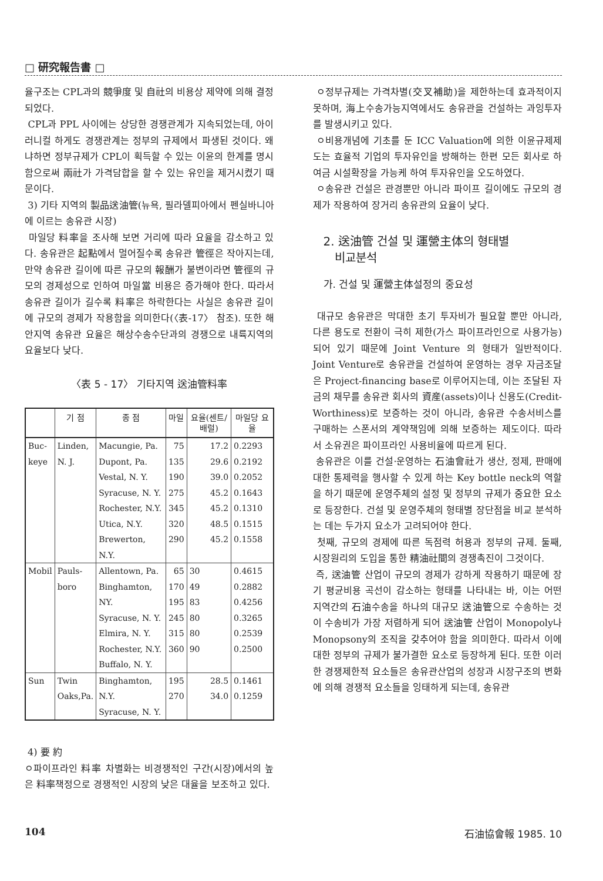□ 研究報告書 □
율구조는 CPL과의 競爭度 및 自社의 비용상 제약에 의해 결정되었다.
CPL과 PPL 사이에는 상당한 경쟁관계가 지속되었는데, 아이러니컬 하게도 경쟁관계는 정부의 규제에서 파생된 것이다. 왜냐하면 정부규제가 CPL이 획득할 수 있는 이윤의 한계를 명시함으로써 兩社가 가격담합을 할 수 있는 유인을 제거시켰기 때문이다.
3) 기타 지역의 製品送油管(뉴욕, 필라델피아에서 펜실바니아에 이르는 송유관 시장)
마일당 料率을 조사해 보면 거리에 따라 요율을 감소하고 있다. 송유관은 起點에서 멀어질수록 송유관 管徑은 작아지는데, 만약 송유관 길이에 따른 규모의 報酬가 불변이라면 管徑의 규모의 경제성으로 인하여 마일當 비용은 증가해야 한다. 따라서 송유관 길이가 길수록 料率은 하락한다는 사실은 송유관 길이에 규모의 경제가 작용함을 의미한다(〈表-17〉 참조). 또한 해안지역 송유관 요율은 해상수송수단과의 경쟁으로 내륙지역의 요율보다 낮다.
〈表 5 - 17〉 기타지역 送油管料率
| | 기 점 | 종 점 | 마일 | 요율(센트/배럴) | 마일당 요 율 |
| --- | --- | --- | --- | --- | --- |
| Buc- keye | Linden, N. J. | Macungie, Pa. Dupont, Pa. Vestal, N. Y. Syracuse, N. Y. Rochester, N.Y. Utica, N.Y. Brewerton, N.Y. | 75 135 190 275 345 320 290 | 17.2 29.6 39.0 45.2 45.2 48.5 45.2 | 0.2293 0.2192 0.2052 0.1643 0.1310 0.1515 0.1558 |
| Mobil | Pauls- boro | Allentown, Pa. Binghamton, NY. Syracuse, N. Y. Elmira, N. Y. Rochester, N.Y. Buffalo, N. Y. | 65 170 195 245 315 360 | 30 49 83 80 80 90 | 0.4615 0.2882 0.4256 0.3265 0.2539 0.2500 |
| Sun | Twin Oaks,Pa. | Binghamton, N.Y. Syracuse, N. Y. | 195 270 | 28.5 34.0 | 0.1461 0.1259 |
4) 要 約
ㅇ파이프라인 料率 차별화는 비경쟁적인 구간(시장)에서의 높은 料率책정으로 경쟁적인 시장의 낮은 대율을 보조하고 있다.
ㅇ정부규제는 가격차별(交叉補助)을 제한하는데 효과적이지 못하며, 海上수송가능지역에서도 송유관을 건설하는 과잉투자를 발생시키고 있다.
ㅇ비용개념에 기초를 둔 ICC Valuation에 의한 이윤규제제도는 효율적 기업의 투자유인을 방해하는 한편 모든 회사로 하여금 시설확장을 가능케 하여 투자유인을 오도하였다.
ㅇ송유관 건설은 관경뿐만 아니라 파이프 길이에도 규모의 경제가 작용하여 장거리 송유관의 요율이 낮다.
2. 送油管 건설 및 運營主体의 형태별
비교분석
가. 건설 및 運營主体설정의 중요성
대규모 송유관은 막대한 초기 투자비가 필요할 뿐만 아니라, 다른 용도로 전환이 극히 제한(가스 파이프라인으로 사용가능)되어 있기 때문에 Joint Venture 의 형태가 일반적이다. Joint Venture로 송유관을 건설하여 운영하는 경우 자금조달은 Project-financing base로 이루어지는데, 이는 조달된 자금의 채무를 송유관 회사의 資産(assets)이나 신용도(Credit-Worthiness)로 보증하는 것이 아니라, 송유관 수송서비스를 구매하는 스폰서의 계약책임에 의해 보증하는 제도이다. 따라서 소유권은 파이프라인 사용비율에 따르게 된다.
송유관은 이를 건설·운영하는 石油會社가 생산, 정제, 판매에 대한 통제력을 행사할 수 있게 하는 Key bottle neck의 역할을 하기 때문에 운영주체의 설정 및 정부의 규제가 중요한 요소로 등장한다. 건설 및 운영주체의 형태별 장단점을 비교 분석하는 데는 두가지 요소가 고려되어야 한다.
첫째, 규모의 경제에 따른 독점력 허용과 정부의 규제. 둘째, 시장원리의 도입을 통한 精油社間의 경쟁촉진이 그것이다.
즉, 送油管 산업이 규모의 경제가 강하게 작용하기 때문에 장기 평균비용 곡선이 감소하는 형태를 나타내는 바, 이는 어떤 지역간의 石油수송을 하나의 대규모 送油管으로 수송하는 것이 수송비가 가장 저렴하게 되어 送油管 산업이 Monopoly나 Monopsony의 조직을 갖추어야 함을 의미한다. 따라서 이에 대한 정부의 규제가 불가결한 요소로 등장하게 된다. 또한 이러한 경쟁제한적 요소들은 송유관산업의 성장과 시장구조의 변화에 의해 경쟁적 요소들을 잉태하게 되는데, 송유관
104 石油協會報 1985. 10